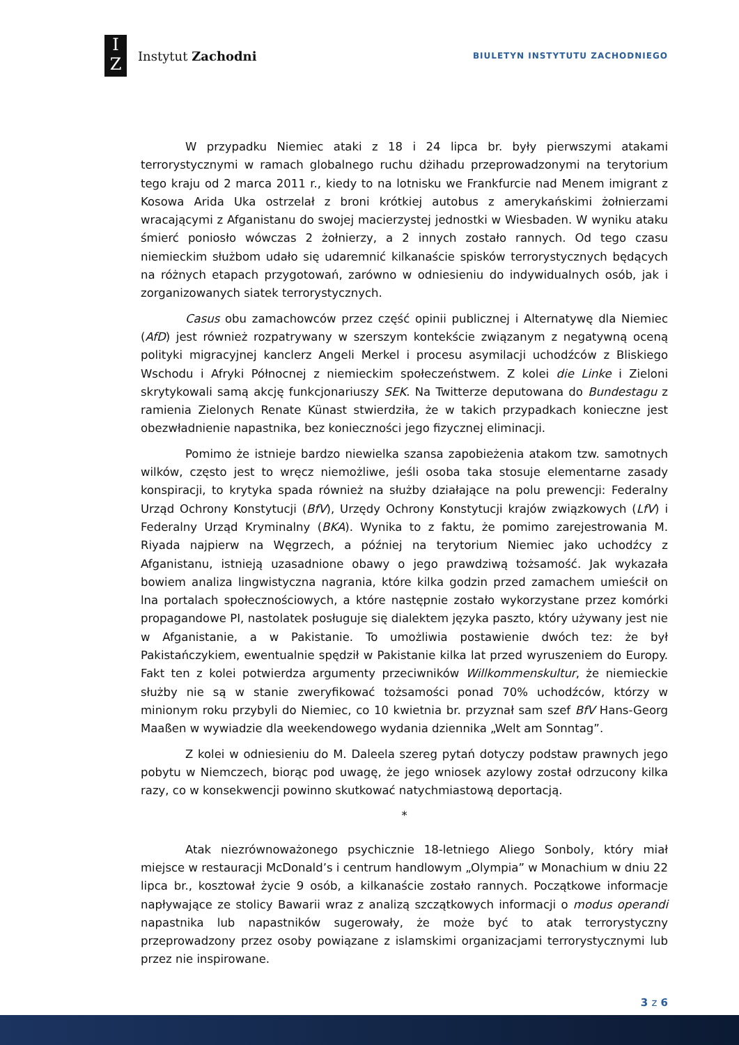I
Z
Instytut Zachodni
BIULETYN INSTYTUTU ZACHODNIEGO
W przypadku Niemiec ataki z 18 i 24 lipca br. były pierwszymi atakami terrorystycznymi w ramach globalnego ruchu dżihadu przeprowadzonymi na terytorium tego kraju od 2 marca 2011 r., kiedy to na lotnisku we Frankfurcie nad Menem imigrant z Kosowa Arida Uka ostrzelał z broni krótkiej autobus z amerykańskimi żołnierzami wracającymi z Afganistanu do swojej macierzystej jednostki w Wiesbaden. W wyniku ataku śmierć poniosło wówczas 2 żołnierzy, a 2 innych zostało rannych. Od tego czasu niemieckim służbom udało się udaremnić kilkanaście spisków terrorystycznych będących na różnych etapach przygotowań, zarówno w odniesieniu do indywidualnych osób, jak i zorganizowanych siatek terrorystycznych.
Casus obu zamachowców przez część opinii publicznej i Alternatywę dla Niemiec (AfD) jest również rozpatrywany w szerszym kontekście związanym z negatywną oceną polityki migracyjnej kanclerz Angeli Merkel i procesu asymilacji uchodźców z Bliskiego Wschodu i Afryki Północnej z niemieckim społeczeństwem. Z kolei die Linke i Zieloni skrytykowali samą akcję funkcjonariuszy SEK. Na Twitterze deputowana do Bundestagu z ramienia Zielonych Renate Künast stwierdziła, że w takich przypadkach konieczne jest obezwładnienie napastnika, bez konieczności jego fizycznej eliminacji.
Pomimo że istnieje bardzo niewielka szansa zapobieżenia atakom tzw. samotnych wilków, często jest to wręcz niemożliwe, jeśli osoba taka stosuje elementarne zasady konspiracji, to krytyka spada również na służby działające na polu prewencji: Federalny Urząd Ochrony Konstytucji (BfV), Urzędy Ochrony Konstytucji krajów związkowych (LfV) i Federalny Urząd Kryminalny (BKA). Wynika to z faktu, że pomimo zarejestrowania M. Riyada najpierw na Węgrzech, a później na terytorium Niemiec jako uchodźcy z Afganistanu, istnieją uzasadnione obawy o jego prawdziwą tożsamość. Jak wykazała bowiem analiza lingwistyczna nagrania, które kilka godzin przed zamachem umieścił on lna portalach społecznościowych, a które następnie zostało wykorzystane przez komórki propagandowe PI, nastolatek posługuje się dialektem języka paszto, który używany jest nie w Afganistanie, a w Pakistanie. To umożliwia postawienie dwóch tez: że był Pakistańczykiem, ewentualnie spędził w Pakistanie kilka lat przed wyruszeniem do Europy. Fakt ten z kolei potwierdza argumenty przeciwników Willkommenskultur, że niemieckie służby nie są w stanie zweryfikować tożsamości ponad 70% uchodźców, którzy w minionym roku przybyli do Niemiec, co 10 kwietnia br. przyznał sam szef BfV Hans-Georg Maaßen w wywiadzie dla weekendowego wydania dziennika „Welt am Sonntag”.
Z kolei w odniesieniu do M. Daleela szereg pytań dotyczy podstaw prawnych jego pobytu w Niemczech, biorąc pod uwagę, że jego wniosek azylowy został odrzucony kilka razy, co w konsekwencji powinno skutkować natychmiastową deportacją.
*
Atak niezrównoważonego psychicznie 18-letniego Aliego Sonboly, który miał miejsce w restauracji McDonald’s i centrum handlowym „Olympia” w Monachium w dniu 22 lipca br., kosztował życie 9 osób, a kilkanaście zostało rannych. Początkowe informacje napływające ze stolicy Bawarii wraz z analizą szczątkowych informacji o modus operandi napastnika lub napastników sugerowały, że może być to atak terrorystyczny przeprowadzony przez osoby powiązane z islamskimi organizacjami terrorystycznymi lub przez nie inspirowane.
3 z 6